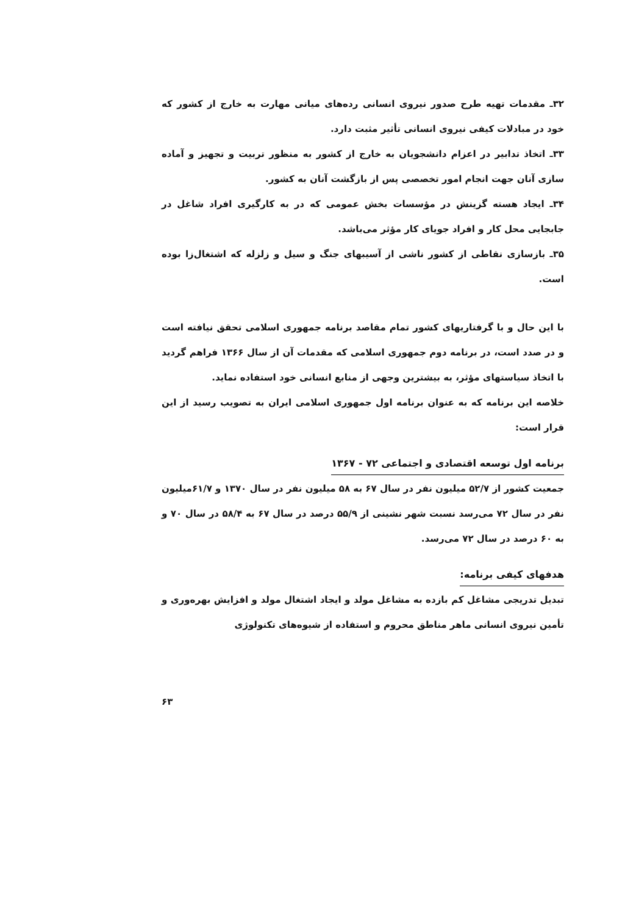۳۲ـ مقدمات تهیه طرح صدور نیروی انسانی رده‌های میانی مهارت به خارج از کشور که خود در مبادلات کیفی نیروی انسانی تأثیر مثبت دارد.
۳۳ـ اتخاذ تدابیر در اعزام دانشجویان به خارج از کشور به منظور تربیت و تجهیز و آماده سازی آنان جهت انجام امور تخصصی پس از بازگشت آنان به کشور.
۳۴ـ ایجاد هسته گزینش در مؤسسات بخش عمومی که در به کارگیری افراد شاغل در جابجایی محل کار و افراد جویای کار مؤثر می‌باشد.
۳۵ـ بازسازی نقاطی از کشور ناشی از آسیبهای جنگ و سیل و زلزله که اشتغال‌زا بوده است.
با این حال و با گرفتاریهای کشور تمام مقاصد برنامه جمهوری اسلامی تحقق نیافته است و در صدد است، در برنامه دوم جمهوری اسلامی که مقدمات آن از سال ۱۳۶۶ فراهم گردید با اتخاذ سیاستهای مؤثر، به بیشترین وجهی از منابع انسانی خود استفاده نماید.
خلاصه این برنامه که به عنوان برنامه اول جمهوری اسلامی ایران به تصویب رسید از این قرار است:
برنامه اول توسعه اقتصادی و اجتماعی ۷۲ - ۱۳۶۷
جمعیت کشور از ۵۲/۷ میلیون نفر در سال ۶۷ به ۵۸ میلیون نفر در سال ۱۳۷۰ و ۶۱/۷میلیون نفر در سال ۷۲ می‌رسد نسبت شهر نشینی از ۵۵/۹ درصد در سال ۶۷ به ۵۸/۴ در سال ۷۰ و به ۶۰ درصد در سال ۷۲ می‌رسد.
هدفهای کیفی برنامه:
تبدیل تدریجی مشاغل کم بازده به مشاغل مولد و ایجاد اشتغال مولد و افزایش بهره‌وری و تأمین نیروی انسانی ماهر مناطق محروم و استفاده از شیوه‌های تکنولوژی
۶۳